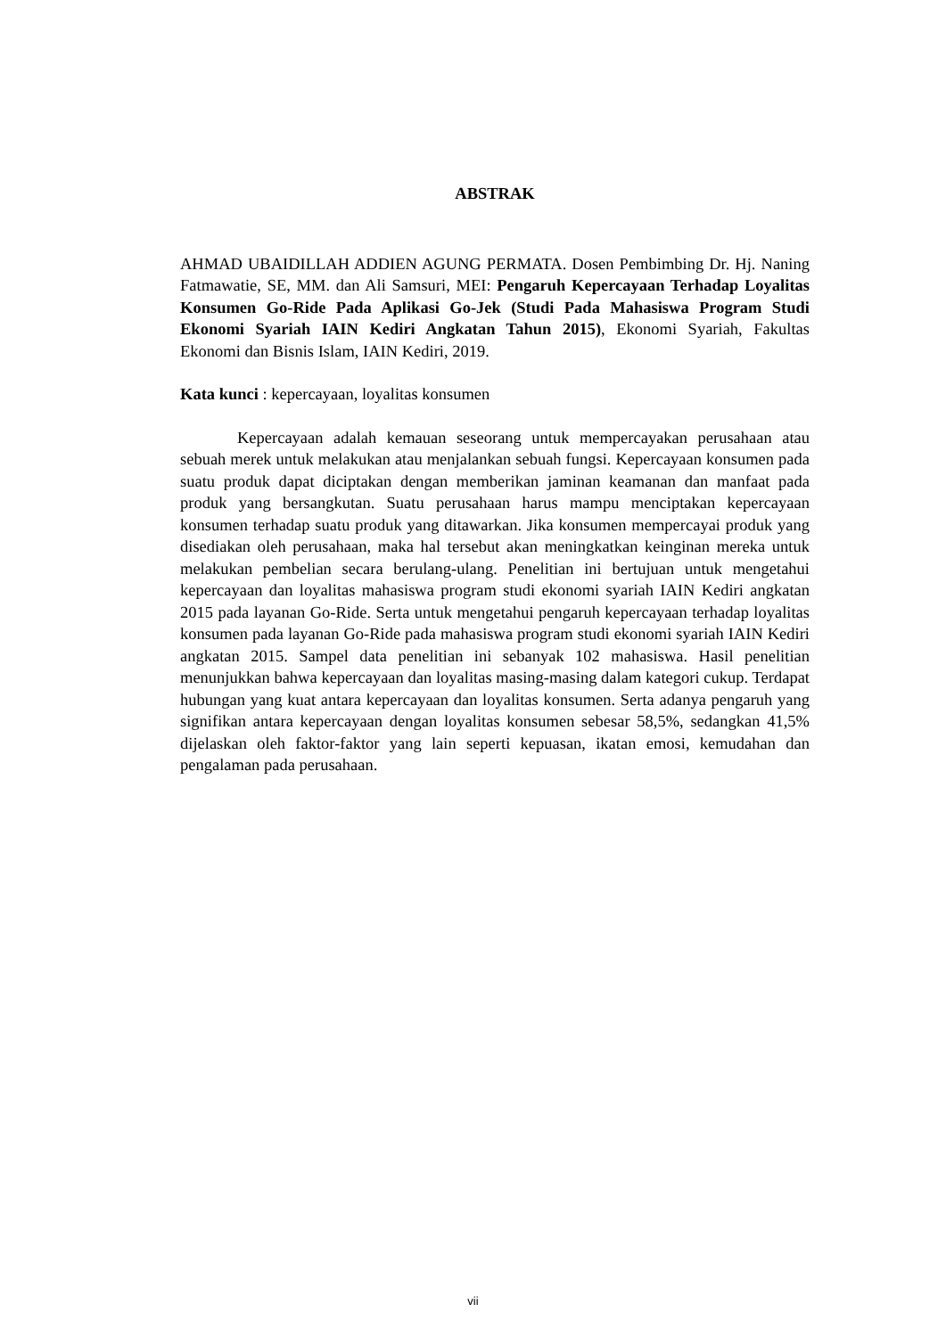ABSTRAK
AHMAD UBAIDILLAH ADDIEN AGUNG PERMATA. Dosen Pembimbing Dr. Hj. Naning Fatmawatie, SE, MM. dan Ali Samsuri, MEI: Pengaruh Kepercayaan Terhadap Loyalitas Konsumen Go-Ride Pada Aplikasi Go-Jek (Studi Pada Mahasiswa Program Studi Ekonomi Syariah IAIN Kediri Angkatan Tahun 2015), Ekonomi Syariah, Fakultas Ekonomi dan Bisnis Islam, IAIN Kediri, 2019.
Kata kunci : kepercayaan, loyalitas konsumen
Kepercayaan adalah kemauan seseorang untuk mempercayakan perusahaan atau sebuah merek untuk melakukan atau menjalankan sebuah fungsi. Kepercayaan konsumen pada suatu produk dapat diciptakan dengan memberikan jaminan keamanan dan manfaat pada produk yang bersangkutan. Suatu perusahaan harus mampu menciptakan kepercayaan konsumen terhadap suatu produk yang ditawarkan. Jika konsumen mempercayai produk yang disediakan oleh perusahaan, maka hal tersebut akan meningkatkan keinginan mereka untuk melakukan pembelian secara berulang-ulang. Penelitian ini bertujuan untuk mengetahui kepercayaan dan loyalitas mahasiswa program studi ekonomi syariah IAIN Kediri angkatan 2015 pada layanan Go-Ride. Serta untuk mengetahui pengaruh kepercayaan terhadap loyalitas konsumen pada layanan Go-Ride pada mahasiswa program studi ekonomi syariah IAIN Kediri angkatan 2015. Sampel data penelitian ini sebanyak 102 mahasiswa. Hasil penelitian menunjukkan bahwa kepercayaan dan loyalitas masing-masing dalam kategori cukup. Terdapat hubungan yang kuat antara kepercayaan dan loyalitas konsumen. Serta adanya pengaruh yang signifikan antara kepercayaan dengan loyalitas konsumen sebesar 58,5%, sedangkan 41,5% dijelaskan oleh faktor-faktor yang lain seperti kepuasan, ikatan emosi, kemudahan dan pengalaman pada perusahaan.
vii